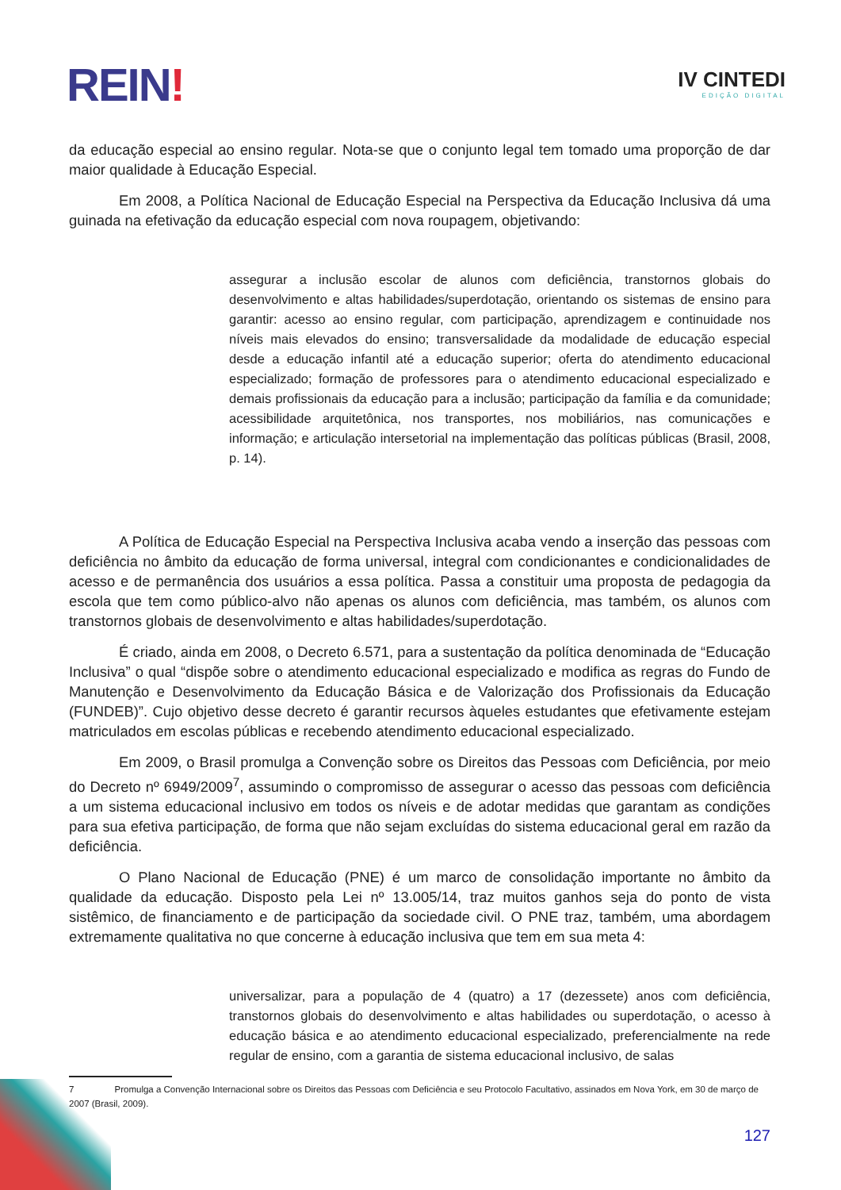REIN!
IV CINTEDI
EDIÇÃO DIGITAL
da educação especial ao ensino regular. Nota-se que o conjunto legal tem tomado uma proporção de dar maior qualidade à Educação Especial.
Em 2008, a Política Nacional de Educação Especial na Perspectiva da Educação Inclusiva dá uma guinada na efetivação da educação especial com nova roupagem, objetivando:
assegurar a inclusão escolar de alunos com deficiência, transtornos globais do desenvolvimento e altas habilidades/superdotação, orientando os sistemas de ensino para garantir: acesso ao ensino regular, com participação, aprendizagem e continuidade nos níveis mais elevados do ensino; transversalidade da modalidade de educação especial desde a educação infantil até a educação superior; oferta do atendimento educacional especializado; formação de professores para o atendimento educacional especializado e demais profissionais da educação para a inclusão; participação da família e da comunidade; acessibilidade arquitetônica, nos transportes, nos mobiliários, nas comunicações e informação; e articulação intersetorial na implementação das políticas públicas (Brasil, 2008, p. 14).
A Política de Educação Especial na Perspectiva Inclusiva acaba vendo a inserção das pessoas com deficiência no âmbito da educação de forma universal, integral com condicionantes e condicionalidades de acesso e de permanência dos usuários a essa política. Passa a constituir uma proposta de pedagogia da escola que tem como público-alvo não apenas os alunos com deficiência, mas também, os alunos com transtornos globais de desenvolvimento e altas habilidades/superdotação.
É criado, ainda em 2008, o Decreto 6.571, para a sustentação da política denominada de “Educação Inclusiva” o qual “dispõe sobre o atendimento educacional especializado e modifica as regras do Fundo de Manutenção e Desenvolvimento da Educação Básica e de Valorização dos Profissionais da Educação (FUNDEB)”. Cujo objetivo desse decreto é garantir recursos àqueles estudantes que efetivamente estejam matriculados em escolas públicas e recebendo atendimento educacional especializado.
Em 2009, o Brasil promulga a Convenção sobre os Direitos das Pessoas com Deficiência, por meio do Decreto nº 6949/2009<sup>7</sup>, assumindo o compromisso de assegurar o acesso das pessoas com deficiência a um sistema educacional inclusivo em todos os níveis e de adotar medidas que garantam as condições para sua efetiva participação, de forma que não sejam excluídas do sistema educacional geral em razão da deficiência.
O Plano Nacional de Educação (PNE) é um marco de consolidação importante no âmbito da qualidade da educação. Disposto pela Lei nº 13.005/14, traz muitos ganhos seja do ponto de vista sistêmico, de financiamento e de participação da sociedade civil. O PNE traz, também, uma abordagem extremamente qualitativa no que concerne à educação inclusiva que tem em sua meta 4:
universalizar, para a população de 4 (quatro) a 17 (dezessete) anos com deficiência, transtornos globais do desenvolvimento e altas habilidades ou superdotação, o acesso à educação básica e ao atendimento educacional especializado, preferencialmente na rede regular de ensino, com a garantia de sistema educacional inclusivo, de salas
7 Promulga a Convenção Internacional sobre os Direitos das Pessoas com Deficiência e seu Protocolo Facultativo, assinados em Nova York, em 30 de março de 2007 (Brasil, 2009).
127